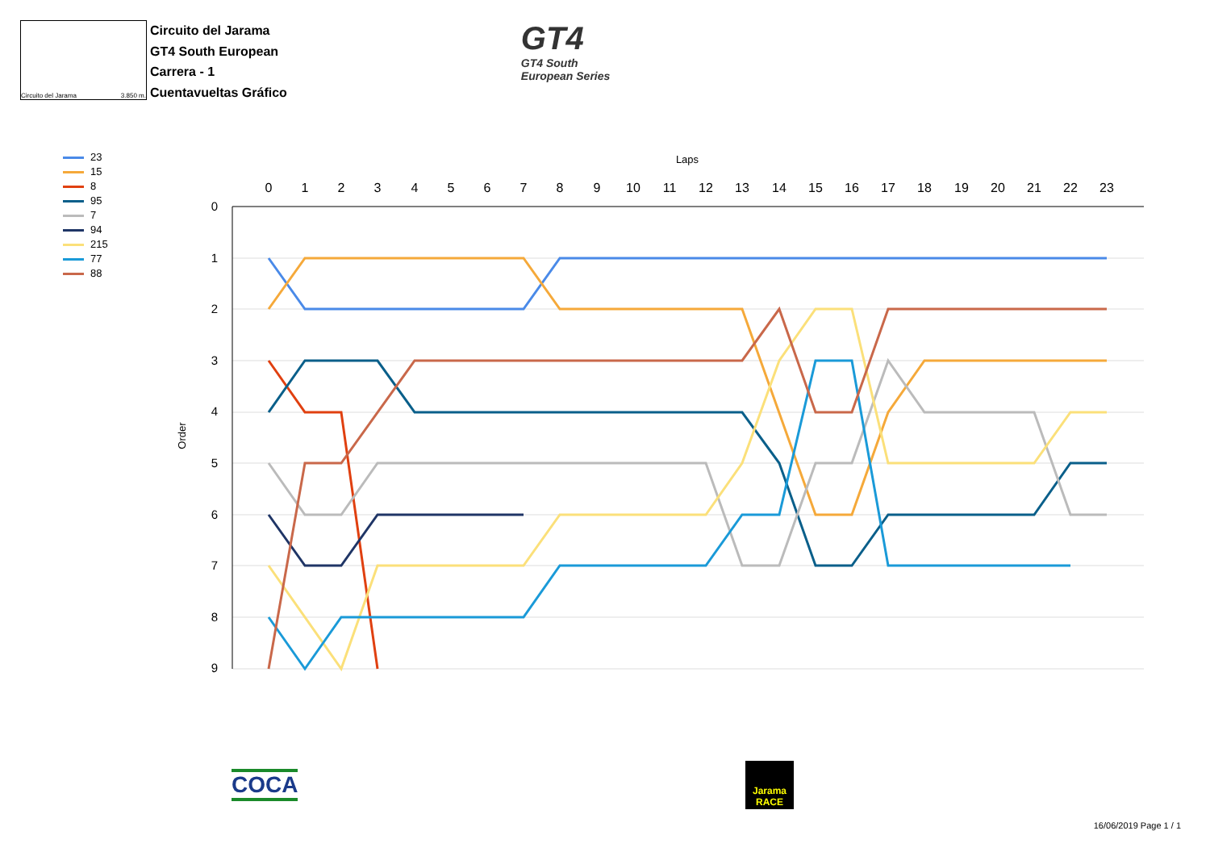Circuito del Jarama 3.850 m.
Circuito del Jarama
GT4 South European
Carrera - 1
Cuentavueltas Gráfico
GT4
GT4 South
European Series
23
15
8
95
7
94
215
77
88
Laps
Order
0
1
2
3
4
5
6
7
8
9
10
11
12
13
14
15
16
17
18
19
20
21
22
23
0
1
2
3
4
5
6
7
8
9
COCA
Jarama
RACE
16/06/2019 Page 1 / 1